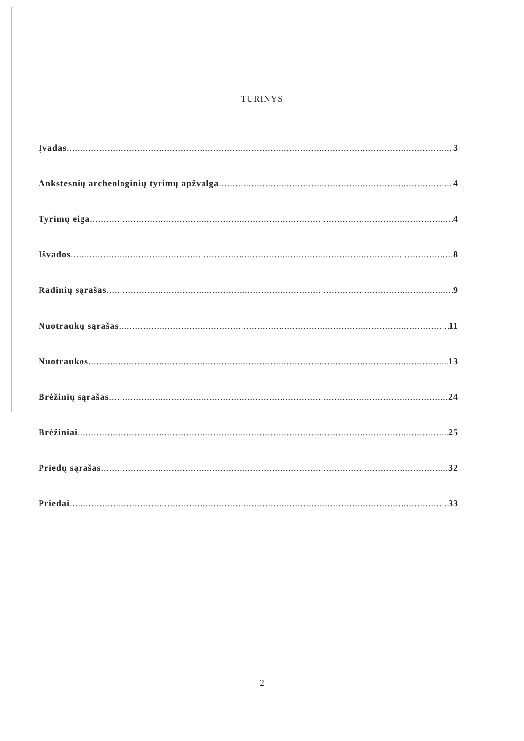TURINYS
Įvadas 3
Ankstesnių archeologinių tyrimų apžvalga 4
Tyrimų eiga 4
Išvados 8
Radinių sąrašas 9
Nuotraukų sąrašas 11
Nuotraukos 13
Brėžinių sąrašas 24
Brėžiniai 25
Priedų sąrašas 32
Priedai 33
2